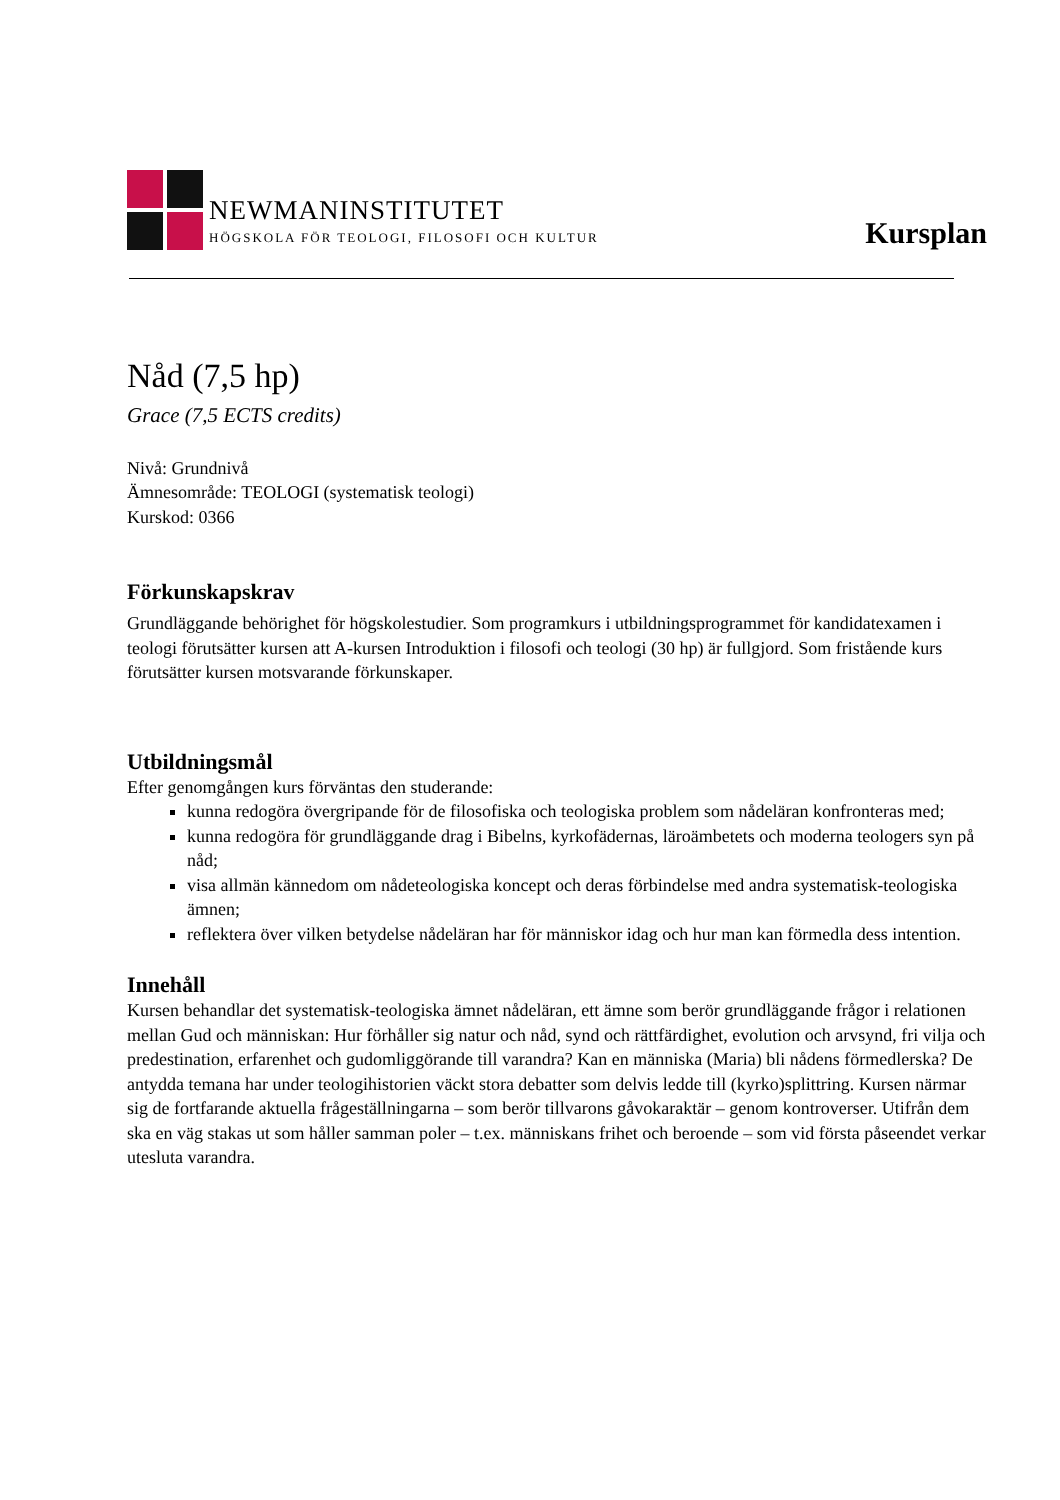NEWMANINSTITUTET
HÖGSKOLA FÖR TEOLOGI, FILOSOFI OCH KULTUR
Kursplan
Nåd (7,5 hp)
Grace (7,5 ECTS credits)
Nivå: Grundnivå
Ämnesområde: TEOLOGI (systematisk teologi)
Kurskod: 0366
Förkunskapskrav
Grundläggande behörighet för högskolestudier. Som programkurs i utbildningsprogrammet för kandidatexamen i teologi förutsätter kursen att A-kursen Introduktion i filosofi och teologi (30 hp) är fullgjord. Som fristående kurs förutsätter kursen motsvarande förkunskaper.
Utbildningsmål
Efter genomgången kurs förväntas den studerande:
kunna redogöra övergripande för de filosofiska och teologiska problem som nådeläran konfronteras med;
kunna redogöra för grundläggande drag i Bibelns, kyrkofädernas, läroämbetets och moderna teologers syn på nåd;
visa allmän kännedom om nådeteologiska koncept och deras förbindelse med andra systematisk-teologiska ämnen;
reflektera över vilken betydelse nådeläran har för människor idag och hur man kan förmedla dess intention.
Innehåll
Kursen behandlar det systematisk-teologiska ämnet nådeläran, ett ämne som berör grundläggande frågor i relationen mellan Gud och människan: Hur förhåller sig natur och nåd, synd och rättfärdighet, evolution och arvsynd, fri vilja och predestination, erfarenhet och gudomliggörande till varandra? Kan en människa (Maria) bli nådens förmedlerska? De antydda temana har under teologihistorien väckt stora debatter som delvis ledde till (kyrko)splittring. Kursen närmar sig de fortfarande aktuella frågeställningarna – som berör tillvarons gåvokaraktär – genom kontroverser. Utifrån dem ska en väg stakas ut som håller samman poler – t.ex. människans frihet och beroende – som vid första påseendet verkar utesluta varandra.